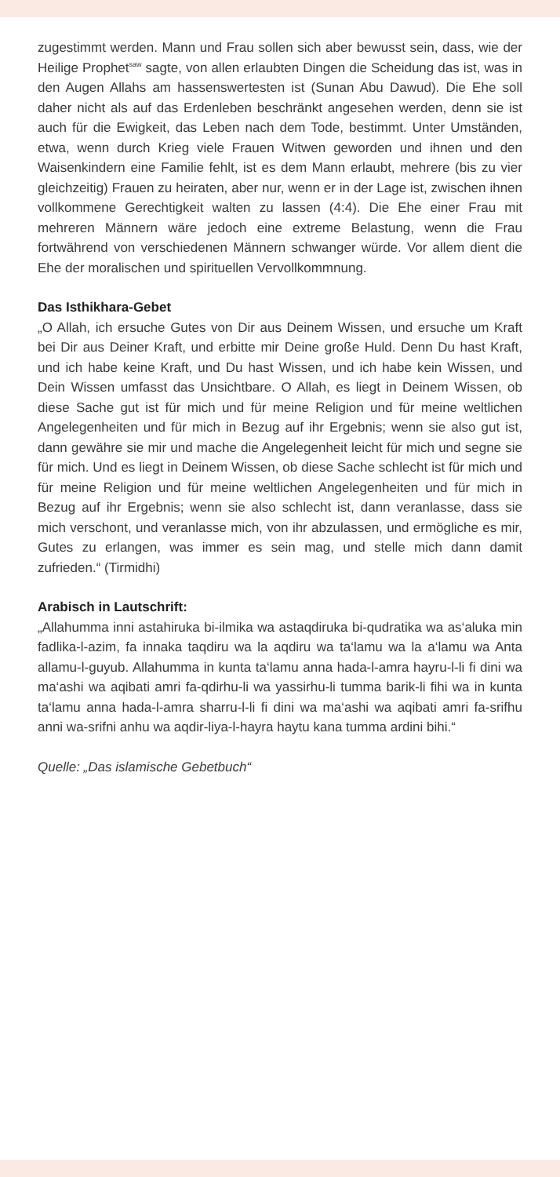zugestimmt werden. Mann und Frau sollen sich aber bewusst sein, dass, wie der Heilige Prophet<sup>saw</sup> sagte, von allen erlaubten Dingen die Scheidung das ist, was in den Augen Allahs am hassenswertesten ist (Sunan Abu Dawud). Die Ehe soll daher nicht als auf das Erdenleben beschränkt angesehen werden, denn sie ist auch für die Ewigkeit, das Leben nach dem Tode, bestimmt. Unter Umständen, etwa, wenn durch Krieg viele Frauen Witwen geworden und ihnen und den Waisenkindern eine Familie fehlt, ist es dem Mann erlaubt, mehrere (bis zu vier gleichzeitig) Frauen zu heiraten, aber nur, wenn er in der Lage ist, zwischen ihnen vollkommene Gerechtigkeit walten zu lassen (4:4). Die Ehe einer Frau mit mehreren Männern wäre jedoch eine extreme Belastung, wenn die Frau fortwährend von verschiedenen Männern schwanger würde. Vor allem dient die Ehe der moralischen und spirituellen Vervollkommnung.
Das Isthikhara-Gebet
„O Allah, ich ersuche Gutes von Dir aus Deinem Wissen, und ersuche um Kraft bei Dir aus Deiner Kraft, und erbitte mir Deine große Huld. Denn Du hast Kraft, und ich habe keine Kraft, und Du hast Wissen, und ich habe kein Wissen, und Dein Wissen umfasst das Unsichtbare. O Allah, es liegt in Deinem Wissen, ob diese Sache gut ist für mich und für meine Religion und für meine weltlichen Angelegenheiten und für mich in Bezug auf ihr Ergebnis; wenn sie also gut ist, dann gewähre sie mir und mache die Angelegenheit leicht für mich und segne sie für mich. Und es liegt in Deinem Wissen, ob diese Sache schlecht ist für mich und für meine Religion und für meine weltlichen Angelegenheiten und für mich in Bezug auf ihr Ergebnis; wenn sie also schlecht ist, dann veranlasse, dass sie mich verschont, und veranlasse mich, von ihr abzulassen, und ermögliche es mir, Gutes zu erlangen, was immer es sein mag, und stelle mich dann damit zufrieden.“ (Tirmidhi)
Arabisch in Lautschrift:
„Allahumma inni astahiruka bi-ilmika wa astaqdiruka bi-qudratika wa as‘aluka min fadlika-l-azim, fa innaka taqdiru wa la aqdiru wa ta‘lamu wa la a‘lamu wa Anta allamu-l-guyub. Allahumma in kunta ta‘lamu anna hada-l-amra hayru-l-li fi dini wa ma‘ashi wa aqibati amri fa-qdirhu-li wa yassirhu-li tumma barik-li fihi wa in kunta ta‘lamu anna hada-l-amra sharru-l-li fi dini wa ma‘ashi wa aqibati amri fa-srifhu anni wa-srifni anhu wa aqdir-liya-l-hayra haytu kana tumma ardini bihi.“
Quelle: „Das islamische Gebetbuch“